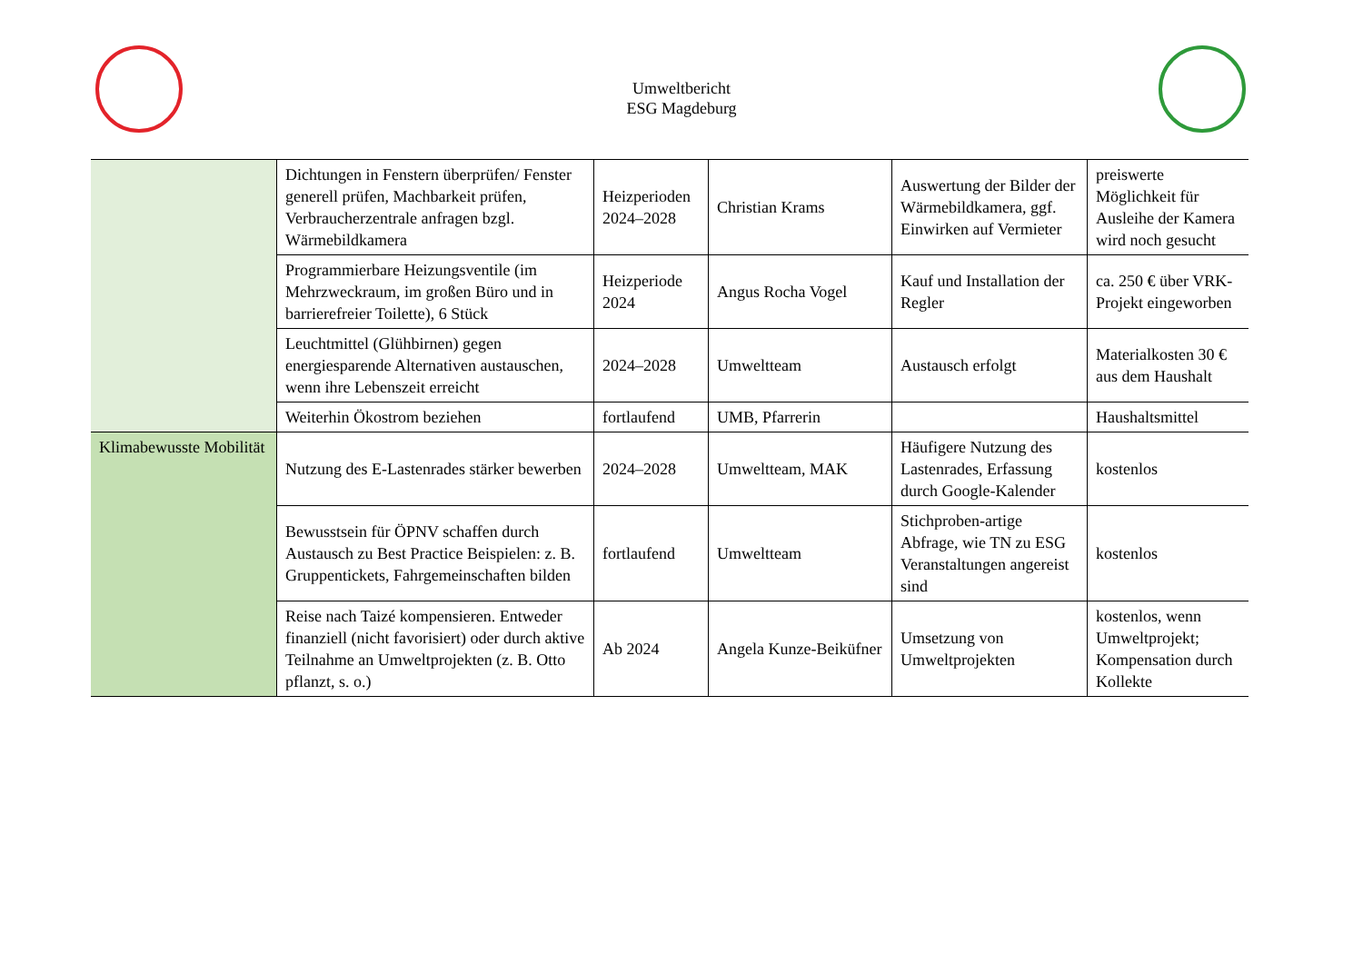Umweltbericht
ESG Magdeburg
| | Dichtungen in Fenstern überprüfen/ Fenster generell prüfen, Machbarkeit prüfen, Verbraucherzentrale anfragen bzgl. Wärmebildkamera | Heizperioden 2024–2028 | Christian Krams | Auswertung der Bilder der Wärmebildkamera, ggf. Einwirken auf Vermieter | preiswerte Möglichkeit für Ausleihe der Kamera wird noch gesucht |
| | Programmierbare Heizungsventile (im Mehrzweckraum, im großen Büro und in barrierefreier Toilette), 6 Stück | Heizperiode 2024 | Angus Rocha Vogel | Kauf und Installation der Regler | ca. 250 € über VRK-Projekt eingeworben |
| | Leuchtmittel (Glühbirnen) gegen energiesparende Alternativen austauschen, wenn ihre Lebenszeit erreicht | 2024–2028 | Umweltteam | Austausch erfolgt | Materialkosten 30 € aus dem Haushalt |
| | Weiterhin Ökostrom beziehen | fortlaufend | UMB, Pfarrerin | | Haushaltsmittel |
| Klimabewusste Mobilität | Nutzung des E-Lastenrades stärker bewerben | 2024–2028 | Umweltteam, MAK | Häufigere Nutzung des Lastenrades, Erfassung durch Google-Kalender | kostenlos |
| | Bewusstsein für ÖPNV schaffen durch Austausch zu Best Practice Beispielen: z. B. Gruppentickets, Fahrgemeinschaften bilden | fortlaufend | Umweltteam | Stichproben-artige Abfrage, wie TN zu ESG Veranstaltungen angereist sind | kostenlos |
| | Reise nach Taizé kompensieren. Entweder finanziell (nicht favorisiert) oder durch aktive Teilnahme an Umweltprojekten (z. B. Otto pflanzt, s. o.) | Ab 2024 | Angela Kunze-Beiküfner | Umsetzung von Umweltprojekten | kostenlos, wenn Umweltprojekt; Kompensation durch Kollekte |